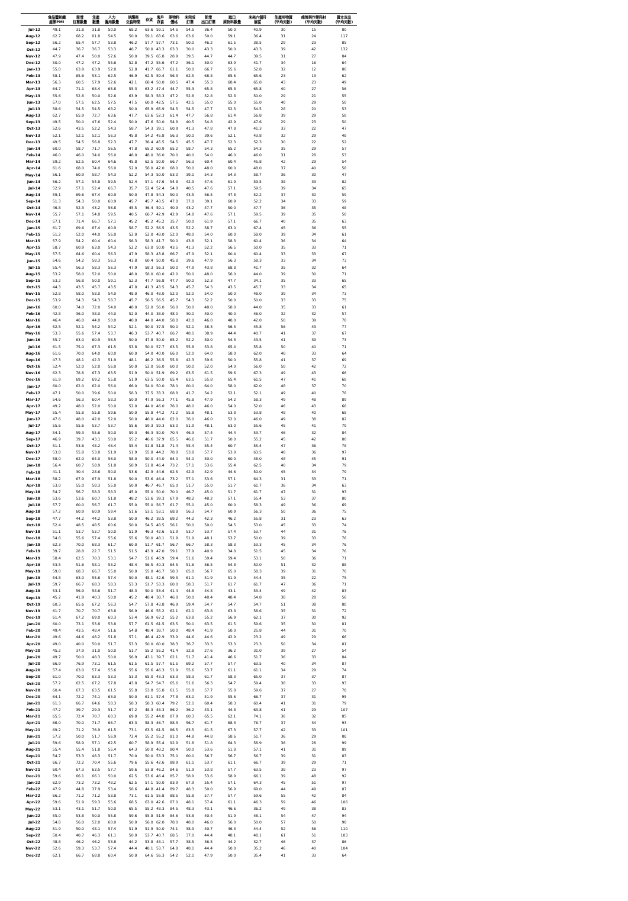| | 食品暨紡織 產業PMI | 新增 訂單數量 | 生產 數量 | 人力 僱用數量 | 供應商 交貨時間 | 存貨 | 客戶 存貨 | 原物料 價格 | 未完成 訂單 | 新增 出口訂單 | 進口 原物料數量 | 未來六個月 展望 | 生產用物資 (平均天數) | 維修與作業耗材 (平均天數) | 資本支出 (平均天數) |
| --- | --- | --- | --- | --- | --- | --- | --- | --- | --- | --- | --- | --- | --- | --- | --- |
| Jul-12 | 49.1 | 31.8 | 31.8 | 50.0 | 68.2 | 63.6 | 59.1 | 54.5 | 54.5 | 36.4 | 50.0 | 40.9 | 30 | 15 | 80 |
| Aug-12 | 62.7 | 68.2 | 81.8 | 54.5 | 50.0 | 59.1 | 63.6 | 63.6 | 63.6 | 50.0 | 59.1 | 36.4 | 31 | 24 | 117 |
| Sep-12 | 56.2 | 65.4 | 57.7 | 53.8 | 46.2 | 57.7 | 57.7 | 73.1 | 50.0 | 46.2 | 61.5 | 38.5 | 29 | 23 | 85 |
| Oct-12 | 44.7 | 36.7 | 36.7 | 53.3 | 46.7 | 50.0 | 43.3 | 63.3 | 30.0 | 43.3 | 50.0 | 43.3 | 39 | 42 | 132 |
| Nov-12 | 47.9 | 47.4 | 50.0 | 52.6 | 50.0 | 39.5 | 65.8 | 28.9 | 39.5 | 44.7 | 44.7 | 39.5 | 31 | 27 | 84 |
| Dec-12 | 50.0 | 47.2 | 47.2 | 55.6 | 52.8 | 47.2 | 55.6 | 47.2 | 36.1 | 50.0 | 63.9 | 41.7 | 34 | 16 | 64 |
| Jan-13 | 55.0 | 63.9 | 63.9 | 52.8 | 52.8 | 41.7 | 66.7 | 61.1 | 50.0 | 66.7 | 55.6 | 52.8 | 32 | 12 | 80 |
| Feb-13 | 58.1 | 65.6 | 53.1 | 62.5 | 46.9 | 62.5 | 59.4 | 56.3 | 62.5 | 68.8 | 65.6 | 65.6 | 23 | 13 | 62 |
| Mar-13 | 56.3 | 60.5 | 57.9 | 52.6 | 42.1 | 68.4 | 50.0 | 60.5 | 47.4 | 55.3 | 68.4 | 65.8 | 43 | 23 | 49 |
| Apr-13 | 64.7 | 71.1 | 68.4 | 65.8 | 55.3 | 63.2 | 47.4 | 44.7 | 55.3 | 65.8 | 65.8 | 65.8 | 40 | 27 | 56 |
| May-13 | 55.6 | 52.8 | 50.0 | 52.8 | 63.9 | 58.3 | 58.3 | 47.2 | 52.8 | 52.8 | 52.8 | 50.0 | 29 | 21 | 55 |
| Jun-13 | 57.0 | 57.5 | 62.5 | 57.5 | 47.5 | 60.0 | 42.5 | 57.5 | 42.5 | 55.0 | 55.0 | 55.0 | 40 | 29 | 50 |
| Jul-13 | 58.6 | 54.5 | 54.5 | 68.2 | 50.0 | 65.9 | 65.9 | 54.5 | 54.5 | 47.7 | 52.3 | 54.5 | 28 | 20 | 53 |
| Aug-13 | 62.7 | 65.9 | 72.7 | 63.6 | 47.7 | 63.6 | 52.3 | 61.4 | 47.7 | 56.8 | 61.4 | 56.8 | 39 | 29 | 58 |
| Sep-13 | 49.5 | 50.0 | 47.6 | 52.4 | 50.0 | 47.6 | 50.0 | 54.8 | 40.5 | 54.8 | 42.9 | 47.6 | 29 | 23 | 50 |
| Oct-13 | 52.6 | 43.5 | 52.2 | 54.3 | 58.7 | 54.3 | 39.1 | 60.9 | 41.3 | 47.8 | 47.8 | 41.3 | 33 | 22 | 47 |
| Nov-13 | 52.1 | 52.1 | 52.1 | 56.3 | 45.8 | 54.2 | 45.8 | 56.3 | 50.0 | 39.6 | 52.1 | 43.8 | 32 | 29 | 48 |
| Dec-13 | 49.5 | 54.5 | 56.8 | 52.3 | 47.7 | 36.4 | 45.5 | 54.5 | 45.5 | 47.7 | 52.3 | 52.3 | 30 | 22 | 52 |
| Jan-14 | 60.0 | 58.7 | 71.7 | 56.5 | 47.8 | 65.2 | 60.9 | 65.2 | 58.7 | 54.3 | 65.2 | 54.3 | 35 | 29 | 57 |
| Feb-14 | 46.0 | 46.0 | 34.0 | 56.0 | 46.0 | 48.0 | 36.0 | 70.0 | 40.0 | 54.0 | 46.0 | 46.0 | 31 | 28 | 53 |
| Mar-14 | 59.2 | 62.5 | 60.4 | 64.6 | 45.8 | 62.5 | 50.0 | 66.7 | 56.3 | 60.4 | 60.4 | 45.8 | 42 | 29 | 54 |
| Apr-14 | 61.6 | 68.0 | 74.0 | 56.0 | 52.0 | 58.0 | 42.0 | 68.0 | 50.0 | 48.0 | 60.0 | 48.0 | 37 | 40 | 58 |
| May-14 | 56.1 | 60.9 | 58.7 | 54.3 | 52.2 | 54.3 | 50.0 | 63.0 | 39.1 | 54.3 | 54.3 | 58.7 | 36 | 30 | 47 |
| Jun-14 | 56.2 | 57.1 | 54.8 | 59.5 | 52.4 | 57.1 | 47.6 | 54.8 | 42.9 | 47.6 | 61.9 | 59.5 | 38 | 33 | 82 |
| Jul-14 | 52.9 | 57.1 | 52.4 | 66.7 | 35.7 | 52.4 | 52.4 | 54.8 | 40.5 | 47.6 | 57.1 | 59.5 | 39 | 34 | 65 |
| Aug-14 | 59.1 | 69.6 | 67.4 | 60.9 | 50.0 | 47.8 | 54.3 | 50.0 | 43.5 | 56.5 | 47.8 | 52.2 | 37 | 30 | 59 |
| Sep-14 | 51.3 | 54.3 | 50.0 | 60.9 | 45.7 | 45.7 | 43.5 | 47.8 | 37.0 | 39.1 | 60.9 | 52.2 | 34 | 33 | 59 |
| Oct-14 | 46.8 | 52.3 | 43.2 | 56.8 | 45.5 | 36.4 | 59.1 | 40.9 | 43.2 | 47.7 | 50.0 | 47.7 | 36 | 35 | 48 |
| Nov-14 | 55.7 | 57.1 | 54.8 | 59.5 | 40.5 | 66.7 | 42.9 | 42.9 | 54.8 | 47.6 | 57.1 | 59.5 | 39 | 35 | 50 |
| Dec-14 | 57.1 | 71.4 | 66.7 | 57.1 | 45.2 | 45.2 | 45.2 | 35.7 | 50.0 | 61.9 | 57.1 | 66.7 | 40 | 35 | 63 |
| Jan-15 | 61.7 | 69.6 | 67.4 | 60.9 | 58.7 | 52.2 | 56.5 | 43.5 | 52.2 | 58.7 | 63.0 | 67.4 | 45 | 36 | 55 |
| Feb-15 | 51.2 | 52.0 | 44.0 | 56.0 | 52.0 | 52.0 | 48.0 | 52.0 | 48.0 | 54.0 | 60.0 | 58.0 | 39 | 34 | 61 |
| Mar-15 | 57.9 | 54.2 | 60.4 | 60.4 | 56.3 | 58.3 | 41.7 | 50.0 | 43.8 | 52.1 | 58.3 | 60.4 | 36 | 34 | 64 |
| Apr-15 | 58.7 | 60.9 | 63.0 | 54.3 | 52.2 | 63.0 | 50.0 | 43.5 | 41.3 | 52.2 | 56.5 | 50.0 | 35 | 33 | 71 |
| May-15 | 57.5 | 64.6 | 60.4 | 56.3 | 47.9 | 58.3 | 43.8 | 66.7 | 47.9 | 52.1 | 60.4 | 60.4 | 33 | 33 | 67 |
| Jun-15 | 54.6 | 54.2 | 58.3 | 56.3 | 43.8 | 60.4 | 50.0 | 45.8 | 39.6 | 47.9 | 56.3 | 58.3 | 33 | 34 | 73 |
| Jul-15 | 55.4 | 56.3 | 58.3 | 56.3 | 47.9 | 58.3 | 56.3 | 50.0 | 47.9 | 43.8 | 68.8 | 41.7 | 35 | 32 | 64 |
| Aug-15 | 53.2 | 58.0 | 52.0 | 50.0 | 48.0 | 58.0 | 60.0 | 42.0 | 50.0 | 48.0 | 56.0 | 44.0 | 39 | 30 | 71 |
| Sep-15 | 53.2 | 56.8 | 50.0 | 59.1 | 52.3 | 47.7 | 56.8 | 47.7 | 50.0 | 52.3 | 47.7 | 34.1 | 35 | 33 | 65 |
| Oct-15 | 44.3 | 43.5 | 45.7 | 43.5 | 47.8 | 41.3 | 43.5 | 54.3 | 45.7 | 54.3 | 43.5 | 45.7 | 33 | 34 | 65 |
| Nov-15 | 52.8 | 58.0 | 58.0 | 54.0 | 48.0 | 46.0 | 48.0 | 52.0 | 52.0 | 54.0 | 50.0 | 48.0 | 39 | 34 | 73 |
| Dec-15 | 53.9 | 54.3 | 54.3 | 58.7 | 45.7 | 56.5 | 56.5 | 45.7 | 54.3 | 52.2 | 50.0 | 50.0 | 33 | 33 | 75 |
| Jan-16 | 60.0 | 74.0 | 72.0 | 54.0 | 48.0 | 52.0 | 56.0 | 56.0 | 50.0 | 48.0 | 58.0 | 44.0 | 35 | 33 | 61 |
| Feb-16 | 42.8 | 36.0 | 38.0 | 44.0 | 52.0 | 44.0 | 38.0 | 48.0 | 30.0 | 40.0 | 40.0 | 46.0 | 32 | 32 | 57 |
| Mar-16 | 46.4 | 46.0 | 44.0 | 50.0 | 48.0 | 44.0 | 44.0 | 58.0 | 42.0 | 46.0 | 48.0 | 42.0 | 50 | 39 | 78 |
| Apr-16 | 52.5 | 52.1 | 54.2 | 54.2 | 52.1 | 50.0 | 37.5 | 50.0 | 52.1 | 58.3 | 56.3 | 45.8 | 56 | 43 | 77 |
| May-16 | 53.3 | 55.6 | 57.4 | 53.7 | 46.3 | 53.7 | 40.7 | 66.7 | 48.1 | 38.9 | 44.4 | 40.7 | 41 | 37 | 67 |
| Jun-16 | 55.7 | 63.0 | 60.9 | 56.5 | 50.0 | 47.8 | 50.0 | 65.2 | 52.2 | 50.0 | 54.3 | 43.5 | 41 | 39 | 73 |
| Jul-16 | 61.5 | 75.0 | 67.3 | 61.5 | 53.8 | 50.0 | 57.7 | 63.5 | 55.8 | 53.8 | 65.4 | 55.8 | 50 | 40 | 71 |
| Aug-16 | 61.6 | 70.0 | 64.0 | 60.0 | 60.0 | 54.0 | 40.0 | 66.0 | 52.0 | 64.0 | 58.0 | 62.0 | 48 | 33 | 64 |
| Sep-16 | 47.3 | 48.1 | 42.3 | 51.9 | 48.1 | 46.2 | 36.5 | 55.8 | 42.3 | 59.6 | 50.0 | 55.8 | 41 | 37 | 69 |
| Oct-16 | 52.4 | 52.0 | 52.0 | 56.0 | 50.0 | 52.0 | 56.0 | 60.0 | 50.0 | 52.0 | 54.0 | 56.0 | 50 | 42 | 72 |
| Nov-16 | 62.3 | 78.8 | 67.3 | 63.5 | 51.9 | 50.0 | 51.9 | 69.2 | 63.5 | 61.5 | 59.6 | 67.3 | 49 | 43 | 66 |
| Dec-16 | 61.9 | 69.2 | 69.2 | 55.8 | 51.9 | 63.5 | 50.0 | 65.4 | 63.5 | 55.8 | 65.4 | 61.5 | 47 | 41 | 68 |
| Jan-17 | 60.0 | 62.0 | 62.0 | 56.0 | 66.0 | 54.0 | 50.0 | 78.0 | 60.0 | 64.0 | 58.0 | 62.0 | 48 | 37 | 70 |
| Feb-17 | 47.1 | 50.0 | 39.6 | 50.0 | 58.3 | 37.5 | 33.3 | 68.8 | 41.7 | 54.2 | 52.1 | 52.1 | 49 | 40 | 78 |
| Mar-17 | 54.6 | 56.3 | 60.4 | 58.3 | 50.0 | 47.9 | 56.3 | 77.1 | 45.8 | 47.9 | 54.2 | 58.3 | 49 | 48 | 89 |
| Apr-17 | 49.2 | 48.0 | 52.0 | 50.0 | 52.0 | 44.0 | 46.0 | 76.0 | 48.0 | 46.0 | 54.0 | 52.0 | 46 | 43 | 66 |
| May-17 | 55.4 | 55.8 | 55.8 | 59.6 | 50.0 | 55.8 | 44.2 | 71.2 | 55.8 | 48.1 | 53.8 | 53.8 | 48 | 40 | 68 |
| Jun-17 | 47.6 | 48.0 | 42.0 | 52.0 | 50.0 | 46.0 | 44.0 | 62.0 | 36.0 | 46.0 | 52.0 | 46.0 | 49 | 38 | 82 |
| Jul-17 | 55.6 | 55.6 | 53.7 | 53.7 | 55.6 | 59.3 | 59.3 | 63.0 | 51.9 | 48.1 | 63.0 | 55.6 | 45 | 41 | 79 |
| Aug-17 | 54.1 | 59.3 | 55.6 | 50.0 | 59.3 | 46.3 | 50.0 | 70.4 | 46.3 | 57.4 | 44.4 | 53.7 | 46 | 32 | 84 |
| Sep-17 | 46.9 | 39.7 | 43.1 | 50.0 | 55.2 | 46.6 | 37.9 | 65.5 | 46.6 | 51.7 | 50.0 | 55.2 | 45 | 42 | 80 |
| Oct-17 | 51.1 | 53.6 | 48.2 | 46.4 | 55.4 | 51.8 | 51.8 | 71.4 | 55.4 | 55.4 | 60.7 | 55.4 | 47 | 36 | 78 |
| Nov-17 | 53.8 | 55.8 | 53.8 | 51.9 | 51.9 | 55.8 | 44.2 | 78.8 | 53.8 | 57.7 | 53.8 | 63.5 | 48 | 36 | 97 |
| Dec-17 | 58.0 | 62.0 | 64.0 | 56.0 | 58.0 | 50.0 | 44.0 | 64.0 | 54.0 | 50.0 | 60.0 | 48.0 | 48 | 45 | 91 |
| Jan-18 | 56.4 | 60.7 | 58.9 | 51.8 | 58.9 | 51.8 | 46.4 | 73.2 | 57.1 | 53.6 | 55.4 | 62.5 | 40 | 34 | 79 |
| Feb-18 | 41.1 | 30.4 | 28.6 | 50.0 | 53.6 | 42.9 | 44.6 | 62.5 | 42.9 | 42.9 | 44.6 | 50.0 | 45 | 34 | 79 |
| Mar-18 | 58.2 | 67.9 | 67.9 | 51.8 | 50.0 | 53.6 | 46.4 | 73.2 | 57.1 | 53.6 | 57.1 | 64.3 | 31 | 33 | 71 |
| Apr-18 | 53.0 | 55.0 | 58.3 | 55.0 | 50.0 | 46.7 | 46.7 | 65.0 | 51.7 | 55.0 | 51.7 | 61.7 | 36 | 34 | 63 |
| May-18 | 54.7 | 56.7 | 58.3 | 58.3 | 45.0 | 55.0 | 50.0 | 70.0 | 46.7 | 45.0 | 51.7 | 61.7 | 47 | 31 | 93 |
| Jun-18 | 53.6 | 53.6 | 60.7 | 51.8 | 48.2 | 53.6 | 39.3 | 67.9 | 48.2 | 48.2 | 57.1 | 55.4 | 53 | 37 | 80 |
| Jul-18 | 57.7 | 60.0 | 56.7 | 61.7 | 55.0 | 55.0 | 56.7 | 61.7 | 55.0 | 45.0 | 60.0 | 58.3 | 49 | 36 | 69 |
| Aug-18 | 57.2 | 60.9 | 60.9 | 59.4 | 51.6 | 53.1 | 53.1 | 68.8 | 56.3 | 54.7 | 60.9 | 56.3 | 50 | 36 | 75 |
| Sep-18 | 47.7 | 44.2 | 44.2 | 53.8 | 50.0 | 46.2 | 38.5 | 69.2 | 44.2 | 42.3 | 46.2 | 55.8 | 31 | 23 | 63 |
| Oct-18 | 52.4 | 48.5 | 48.5 | 60.6 | 50.0 | 54.5 | 48.5 | 56.1 | 50.0 | 50.0 | 54.5 | 53.0 | 45 | 33 | 74 |
| Nov-18 | 51.1 | 53.7 | 53.7 | 50.0 | 51.9 | 46.3 | 42.6 | 51.9 | 53.7 | 53.7 | 57.4 | 53.7 | 44 | 31 | 76 |
| Dec-18 | 54.8 | 55.6 | 57.4 | 55.6 | 55.6 | 50.0 | 48.1 | 51.9 | 51.9 | 48.1 | 53.7 | 50.0 | 39 | 33 | 76 |
| Jan-19 | 62.3 | 70.0 | 68.3 | 61.7 | 60.0 | 51.7 | 61.7 | 56.7 | 66.7 | 58.3 | 58.3 | 53.3 | 45 | 34 | 76 |
| Feb-19 | 39.7 | 28.8 | 22.7 | 51.5 | 51.5 | 43.9 | 47.0 | 59.1 | 37.9 | 40.9 | 34.8 | 51.5 | 45 | 34 | 76 |
| Mar-19 | 58.4 | 62.5 | 70.3 | 53.1 | 54.7 | 51.6 | 46.9 | 59.4 | 51.6 | 59.4 | 59.4 | 53.1 | 50 | 36 | 71 |
| Apr-19 | 53.5 | 51.6 | 58.1 | 53.2 | 48.4 | 56.5 | 40.3 | 64.5 | 51.6 | 56.5 | 54.8 | 50.0 | 51 | 32 | 88 |
| May-19 | 59.0 | 68.3 | 66.7 | 55.0 | 50.0 | 55.0 | 46.7 | 58.3 | 65.0 | 56.7 | 65.0 | 58.3 | 39 | 31 | 70 |
| Jun-19 | 54.8 | 63.0 | 55.6 | 57.4 | 50.0 | 48.1 | 42.6 | 59.3 | 61.1 | 51.9 | 51.9 | 44.4 | 35 | 22 | 75 |
| Jul-19 | 59.7 | 66.7 | 68.3 | 58.3 | 53.3 | 51.7 | 53.3 | 60.0 | 58.3 | 51.7 | 61.7 | 61.7 | 47 | 36 | 71 |
| Aug-19 | 53.1 | 56.9 | 58.6 | 51.7 | 48.3 | 50.0 | 53.4 | 41.4 | 44.8 | 44.8 | 43.1 | 53.4 | 49 | 42 | 83 |
| Sep-19 | 45.2 | 41.9 | 40.3 | 50.0 | 45.2 | 48.4 | 38.7 | 46.8 | 50.0 | 48.4 | 48.4 | 54.8 | 38 | 28 | 56 |
| Oct-19 | 60.3 | 65.6 | 67.2 | 56.3 | 54.7 | 57.8 | 43.8 | 46.9 | 59.4 | 54.7 | 54.7 | 54.7 | 51 | 38 | 80 |
| Nov-19 | 61.7 | 70.7 | 70.7 | 63.8 | 56.9 | 46.6 | 55.2 | 62.1 | 62.1 | 63.8 | 63.8 | 58.6 | 35 | 31 | 72 |
| Dec-19 | 61.4 | 67.2 | 69.0 | 60.3 | 53.4 | 56.9 | 67.2 | 55.2 | 63.8 | 55.2 | 56.9 | 62.1 | 37 | 30 | 92 |
| Jan-20 | 60.0 | 73.1 | 53.8 | 53.8 | 57.7 | 61.5 | 61.5 | 63.5 | 50.0 | 63.5 | 61.5 | 59.6 | 35 | 30 | 81 |
| Feb-20 | 49.4 | 43.5 | 48.4 | 51.6 | 54.8 | 48.4 | 38.7 | 50.0 | 48.4 | 41.9 | 50.0 | 25.8 | 44 | 31 | 70 |
| Mar-20 | 49.6 | 44.6 | 48.2 | 51.8 | 57.1 | 46.4 | 42.9 | 33.9 | 44.6 | 44.6 | 42.9 | 23.2 | 49 | 29 | 66 |
| Apr-20 | 49.0 | 40.0 | 50.0 | 51.7 | 53.3 | 50.0 | 60.0 | 38.3 | 36.7 | 33.3 | 53.3 | 23.3 | 50 | 34 | 81 |
| May-20 | 45.2 | 37.9 | 31.0 | 50.0 | 51.7 | 55.2 | 55.2 | 41.4 | 32.8 | 27.6 | 36.2 | 31.0 | 39 | 27 | 54 |
| Jun-20 | 49.7 | 50.0 | 48.3 | 50.0 | 56.9 | 43.1 | 39.7 | 62.1 | 51.7 | 41.4 | 46.6 | 51.7 | 36 | 33 | 84 |
| Jul-20 | 66.9 | 76.9 | 73.1 | 61.5 | 61.5 | 61.5 | 57.7 | 61.5 | 69.2 | 57.7 | 57.7 | 63.5 | 40 | 34 | 87 |
| Aug-20 | 57.4 | 63.0 | 57.4 | 55.6 | 55.6 | 55.6 | 46.3 | 51.9 | 55.6 | 53.7 | 61.1 | 61.1 | 34 | 29 | 74 |
| Sep-20 | 61.0 | 70.0 | 63.3 | 53.3 | 53.3 | 65.0 | 43.3 | 63.3 | 58.3 | 61.7 | 58.3 | 65.0 | 37 | 37 | 87 |
| Oct-20 | 57.2 | 62.5 | 67.2 | 57.8 | 43.8 | 54.7 | 54.7 | 65.6 | 51.6 | 56.3 | 54.7 | 59.4 | 38 | 33 | 93 |
| Nov-20 | 60.4 | 67.3 | 63.5 | 61.5 | 55.8 | 53.8 | 55.8 | 61.5 | 55.8 | 57.7 | 55.8 | 59.6 | 37 | 27 | 78 |
| Dec-20 | 64.1 | 72.2 | 74.1 | 63.0 | 50.0 | 61.1 | 57.4 | 77.8 | 63.0 | 51.9 | 55.6 | 66.7 | 37 | 31 | 95 |
| Jan-21 | 61.3 | 66.7 | 64.6 | 58.3 | 58.3 | 58.3 | 60.4 | 79.2 | 52.1 | 60.4 | 58.3 | 60.4 | 41 | 31 | 79 |
| Feb-21 | 47.2 | 39.7 | 29.3 | 51.7 | 67.2 | 48.3 | 48.3 | 86.2 | 36.2 | 43.1 | 44.8 | 63.8 | 41 | 29 | 107 |
| Mar-21 | 65.5 | 72.4 | 70.7 | 60.3 | 69.0 | 55.2 | 44.8 | 87.9 | 60.3 | 65.5 | 62.1 | 74.1 | 36 | 32 | 85 |
| Apr-21 | 66.0 | 70.0 | 71.7 | 66.7 | 63.3 | 58.3 | 46.7 | 88.3 | 56.7 | 61.7 | 68.3 | 76.7 | 37 | 34 | 93 |
| May-21 | 69.2 | 71.2 | 76.9 | 61.5 | 73.1 | 63.5 | 61.5 | 86.5 | 63.5 | 61.5 | 67.3 | 57.7 | 42 | 33 | 101 |
| Jun-21 | 57.2 | 50.0 | 51.7 | 56.9 | 72.4 | 55.2 | 55.2 | 81.0 | 44.8 | 44.8 | 58.6 | 51.7 | 36 | 29 | 88 |
| Jul-21 | 59.6 | 58.9 | 57.1 | 62.5 | 60.7 | 58.9 | 55.4 | 92.9 | 51.8 | 51.8 | 64.3 | 58.9 | 36 | 28 | 99 |
| Aug-21 | 55.4 | 55.4 | 51.8 | 55.4 | 64.3 | 50.0 | 48.2 | 80.4 | 50.0 | 53.6 | 51.8 | 57.1 | 41 | 31 | 89 |
| Sep-21 | 54.7 | 53.3 | 48.3 | 51.7 | 70.0 | 50.0 | 53.3 | 75.0 | 60.0 | 56.7 | 56.7 | 56.7 | 39 | 31 | 83 |
| Oct-21 | 66.7 | 72.2 | 70.4 | 55.6 | 79.6 | 55.6 | 42.6 | 88.9 | 61.1 | 53.7 | 61.1 | 66.7 | 39 | 29 | 71 |
| Nov-21 | 60.4 | 67.3 | 63.5 | 57.7 | 59.6 | 53.8 | 46.2 | 84.6 | 51.9 | 53.8 | 57.7 | 63.5 | 38 | 23 | 97 |
| Dec-21 | 59.6 | 66.1 | 66.1 | 50.0 | 62.5 | 53.6 | 46.4 | 85.7 | 58.9 | 53.6 | 58.9 | 66.1 | 39 | 48 | 92 |
| Jan-22 | 62.9 | 73.2 | 73.2 | 48.2 | 62.5 | 57.1 | 50.0 | 83.9 | 67.9 | 55.4 | 57.1 | 64.3 | 45 | 51 | 97 |
| Feb-22 | 47.9 | 44.8 | 37.9 | 53.4 | 58.6 | 44.8 | 41.4 | 89.7 | 48.3 | 50.0 | 56.9 | 69.0 | 44 | 49 | 87 |
| Mar-22 | 66.2 | 71.2 | 71.2 | 53.8 | 73.1 | 61.5 | 55.8 | 88.5 | 55.8 | 57.7 | 57.7 | 59.6 | 55 | 42 | 84 |
| Apr-22 | 59.6 | 51.9 | 59.3 | 55.6 | 68.5 | 63.0 | 42.6 | 87.0 | 48.1 | 57.4 | 61.1 | 46.3 | 59 | 46 | 106 |
| May-22 | 53.1 | 43.1 | 51.7 | 50.0 | 65.5 | 55.2 | 48.3 | 84.5 | 48.3 | 43.1 | 46.6 | 36.2 | 49 | 38 | 83 |
| Jun-22 | 55.0 | 53.8 | 50.0 | 55.8 | 59.6 | 55.8 | 51.9 | 84.6 | 53.8 | 40.4 | 51.9 | 48.1 | 54 | 47 | 94 |
| Jul-22 | 54.8 | 56.0 | 52.0 | 60.0 | 50.0 | 56.0 | 62.0 | 78.0 | 48.0 | 46.0 | 56.0 | 50.0 | 57 | 50 | 98 |
| Aug-22 | 51.9 | 50.0 | 48.1 | 57.4 | 51.9 | 51.9 | 50.0 | 74.1 | 38.9 | 40.7 | 46.3 | 44.4 | 52 | 56 | 110 |
| Sep-22 | 50.4 | 40.7 | 46.3 | 61.1 | 50.0 | 53.7 | 40.7 | 68.5 | 37.0 | 44.4 | 48.1 | 48.1 | 61 | 51 | 103 |
| Oct-22 | 48.8 | 46.2 | 46.2 | 53.8 | 44.2 | 53.8 | 48.1 | 57.7 | 38.5 | 36.5 | 44.2 | 32.7 | 46 | 37 | 86 |
| Nov-22 | 52.6 | 59.3 | 53.7 | 57.4 | 44.4 | 48.1 | 53.7 | 64.8 | 48.1 | 44.4 | 50.0 | 35.2 | 46 | 40 | 104 |
| Dec-22 | 62.1 | 66.7 | 68.8 | 60.4 | 50.0 | 64.6 | 56.3 | 54.2 | 52.1 | 47.9 | 50.0 | 35.4 | 41 | 33 | 64 |